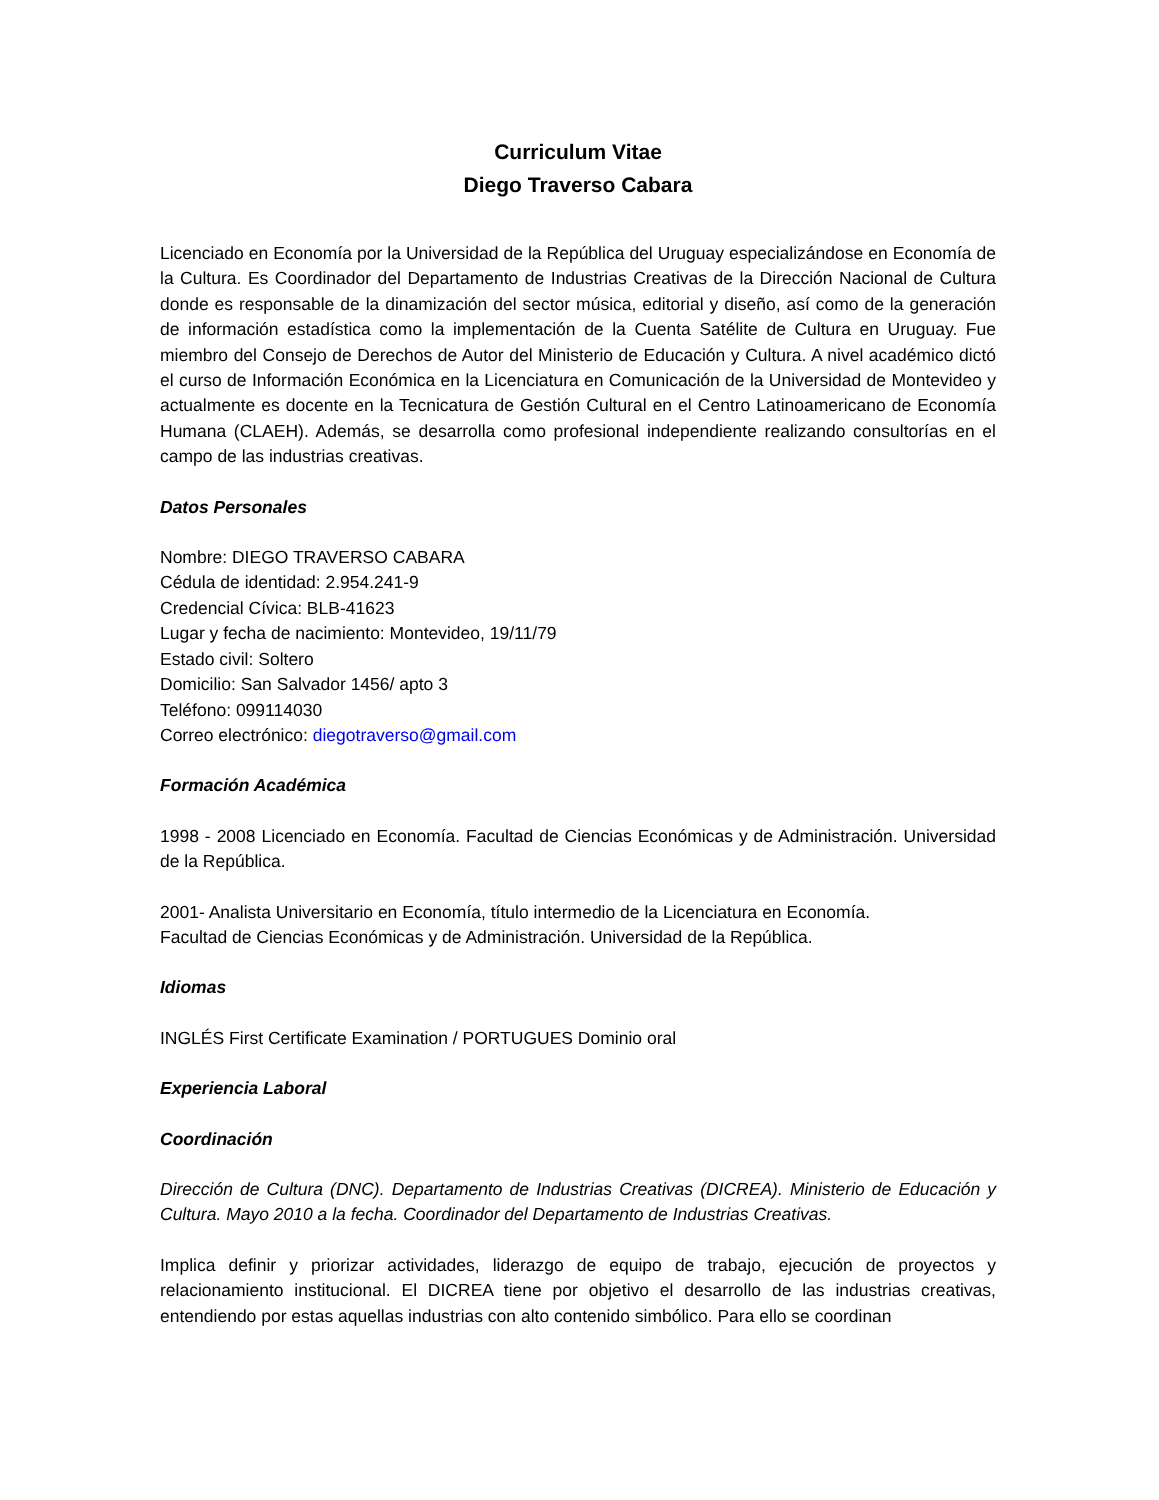Curriculum Vitae
Diego Traverso Cabara
Licenciado en Economía por la Universidad de la República del Uruguay especializándose en Economía de la Cultura. Es Coordinador del Departamento de Industrias Creativas de la Dirección Nacional de Cultura donde es responsable de la dinamización del sector música, editorial y diseño, así como de la generación de información estadística como la implementación de la Cuenta Satélite de Cultura en Uruguay. Fue miembro del Consejo de Derechos de Autor del Ministerio de Educación y Cultura. A nivel académico dictó el curso de Información Económica en la Licenciatura en Comunicación de la Universidad de Montevideo y actualmente es docente en la Tecnicatura de Gestión Cultural en el Centro Latinoamericano de Economía Humana (CLAEH). Además, se desarrolla como profesional independiente realizando consultorías en el campo de las industrias creativas.
Datos Personales
Nombre: DIEGO TRAVERSO CABARA
Cédula de identidad: 2.954.241-9
Credencial Cívica: BLB-41623
Lugar y fecha de nacimiento: Montevideo, 19/11/79
Estado civil: Soltero
Domicilio: San Salvador 1456/ apto 3
Teléfono: 099114030
Correo electrónico: diegotraverso@gmail.com
Formación Académica
1998 - 2008 Licenciado en Economía. Facultad de Ciencias Económicas y de Administración. Universidad de la República.
2001- Analista Universitario en Economía, título intermedio de la Licenciatura en Economía.
Facultad de Ciencias Económicas y de Administración. Universidad de la República.
Idiomas
INGLÉS First Certificate Examination / PORTUGUES Dominio oral
Experiencia Laboral
Coordinación
Dirección de Cultura (DNC). Departamento de Industrias Creativas (DICREA). Ministerio de Educación y Cultura. Mayo 2010 a la fecha. Coordinador del Departamento de Industrias Creativas.
Implica definir y priorizar actividades, liderazgo de equipo de trabajo, ejecución de proyectos y relacionamiento institucional. El DICREA tiene por objetivo el desarrollo de las industrias creativas, entendiendo por estas aquellas industrias con alto contenido simbólico. Para ello se coordinan